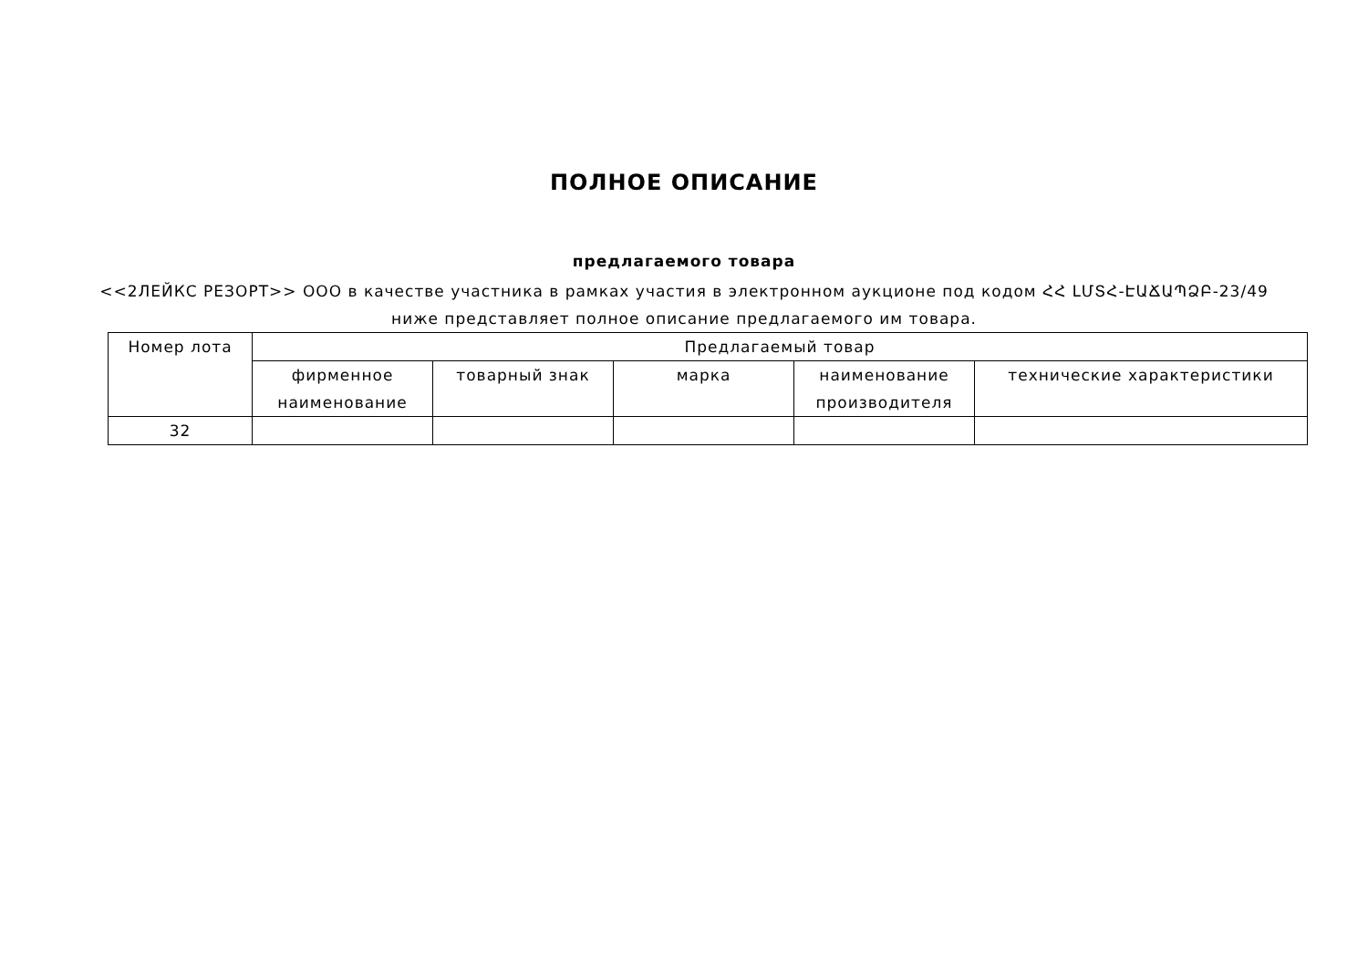ПОЛНОЕ ОПИСАНИЕ
предлагаемого товара
<<2ЛЕЙКС РЕЗОРТ>> ООО в качестве участника в рамках участия в электронном аукционе под кодом ՀՀ ԼՄՏՀ-ԷԱՃԱՊՁԲ-23/49 ниже представляет полное описание предлагаемого им товара.
| Номер лота | Предлагаемый товар | | | | |
| --- | --- | --- | --- | --- | --- |
| | фирменное наименование | товарный знак | марка | наименование производителя | технические характеристики |
| 32 | | | | | |